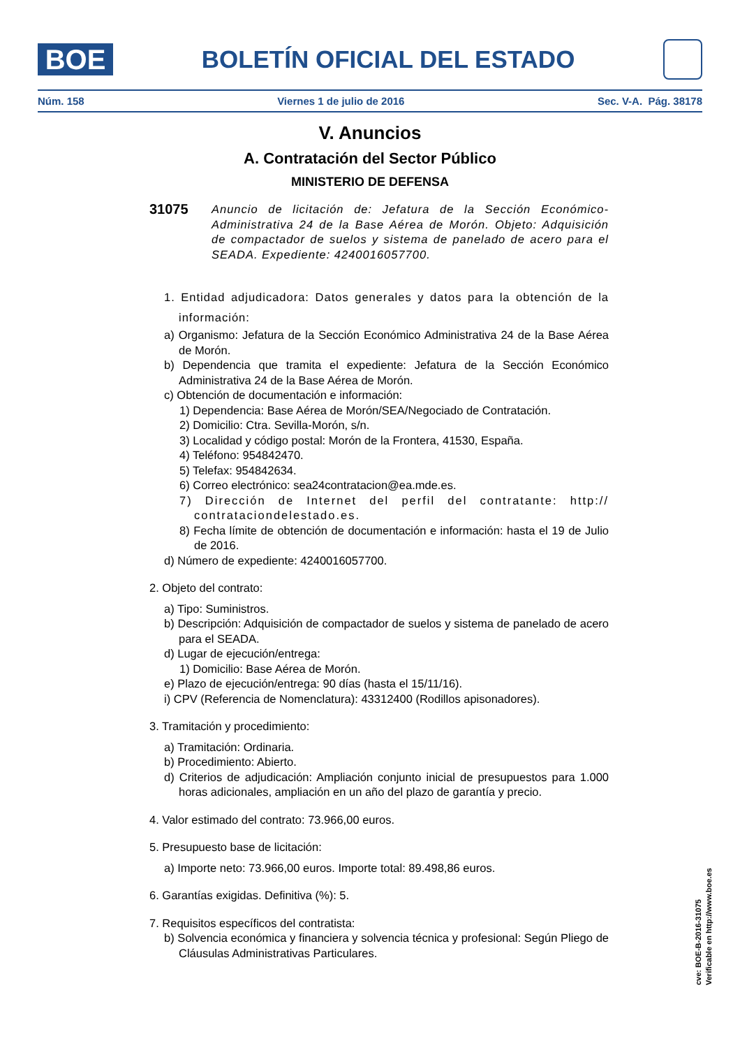BOE
BOLETÍN OFICIAL DEL ESTADO
Núm. 158 Viernes 1 de julio de 2016 Sec. V-A. Pág. 38178
V. Anuncios
A. Contratación del Sector Público
MINISTERIO DE DEFENSA
31075
Anuncio de licitación de: Jefatura de la Sección Económico-Administrativa 24 de la Base Aérea de Morón. Objeto: Adquisición de compactador de suelos y sistema de panelado de acero para el SEADA. Expediente: 4240016057700.
1. Entidad adjudicadora: Datos generales y datos para la obtención de la información:
a) Organismo: Jefatura de la Sección Económico Administrativa 24 de la Base Aérea de Morón.
b) Dependencia que tramita el expediente: Jefatura de la Sección Económico Administrativa 24 de la Base Aérea de Morón.
c) Obtención de documentación e información:
1) Dependencia: Base Aérea de Morón/SEA/Negociado de Contratación.
2) Domicilio: Ctra. Sevilla-Morón, s/n.
3) Localidad y código postal: Morón de la Frontera, 41530, España.
4) Teléfono: 954842470.
5) Telefax: 954842634.
6) Correo electrónico: sea24contratacion@ea.mde.es.
7) Dirección de Internet del perfil del contratante: http:// contrataciondelestado.es.
8) Fecha límite de obtención de documentación e información: hasta el 19 de Julio de 2016.
d) Número de expediente: 4240016057700.
2. Objeto del contrato:
a) Tipo: Suministros.
b) Descripción: Adquisición de compactador de suelos y sistema de panelado de acero para el SEADA.
d) Lugar de ejecución/entrega:
1) Domicilio: Base Aérea de Morón.
e) Plazo de ejecución/entrega: 90 días (hasta el 15/11/16).
i) CPV (Referencia de Nomenclatura): 43312400 (Rodillos apisonadores).
3. Tramitación y procedimiento:
a) Tramitación: Ordinaria.
b) Procedimiento: Abierto.
d) Criterios de adjudicación: Ampliación conjunto inicial de presupuestos para 1.000 horas adicionales, ampliación en un año del plazo de garantía y precio.
4. Valor estimado del contrato: 73.966,00 euros.
5. Presupuesto base de licitación:
a) Importe neto: 73.966,00 euros. Importe total: 89.498,86 euros.
6. Garantías exigidas. Definitiva (%): 5.
7. Requisitos específicos del contratista:
b) Solvencia económica y financiera y solvencia técnica y profesional: Según Pliego de Cláusulas Administrativas Particulares.
cve: BOE-B-2016-31075
Verificable en http://www.boe.es